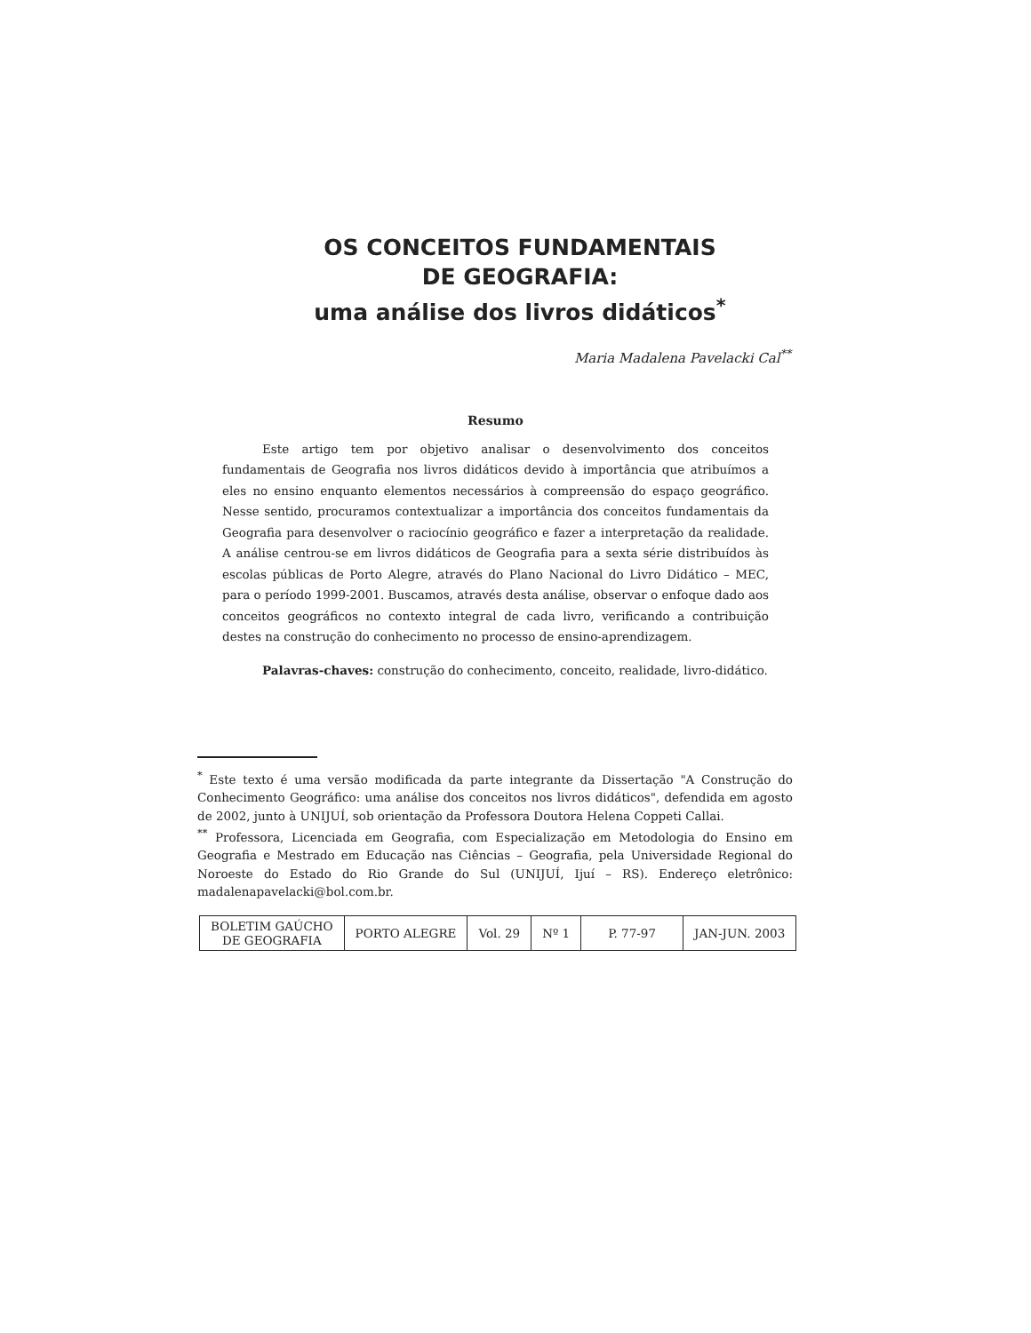OS CONCEITOS FUNDAMENTAIS
DE GEOGRAFIA:
uma análise dos livros didáticos<sup>*</sup>
Maria Madalena Pavelacki Cal<sup>**</sup>
Resumo
Este artigo tem por objetivo analisar o desenvolvimento dos conceitos fundamentais de Geografia nos livros didáticos devido à importância que atribuímos a eles no ensino enquanto elementos necessários à compreensão do espaço geográfico. Nesse sentido, procuramos contextualizar a importância dos conceitos fundamentais da Geografia para desenvolver o raciocínio geográfico e fazer a interpretação da realidade. A análise centrou-se em livros didáticos de Geografia para a sexta série distribuídos às escolas públicas de Porto Alegre, através do Plano Nacional do Livro Didático – MEC, para o período 1999-2001. Buscamos, através desta análise, observar o enfoque dado aos conceitos geográficos no contexto integral de cada livro, verificando a contribuição destes na construção do conhecimento no processo de ensino-aprendizagem.
Palavras-chaves: construção do conhecimento, conceito, realidade, livro-didático.
<sup>*</sup> Este texto é uma versão modificada da parte integrante da Dissertação "A Construção do Conhecimento Geográfico: uma análise dos conceitos nos livros didáticos", defendida em agosto de 2002, junto à UNIJUÍ, sob orientação da Professora Doutora Helena Coppeti Callai.
<sup>**</sup> Professora, Licenciada em Geografia, com Especialização em Metodologia do Ensino em Geografia e Mestrado em Educação nas Ciências – Geografia, pela Universidade Regional do Noroeste do Estado do Rio Grande do Sul (UNIJUÍ, Ijuí – RS). Endereço eletrônico: madalenapavelacki@bol.com.br.
| BOLETIM GAÚCHO DE GEOGRAFIA | PORTO ALEGRE | Vol. 29 | Nº 1 | P. 77-97 | JAN-JUN. 2003 |